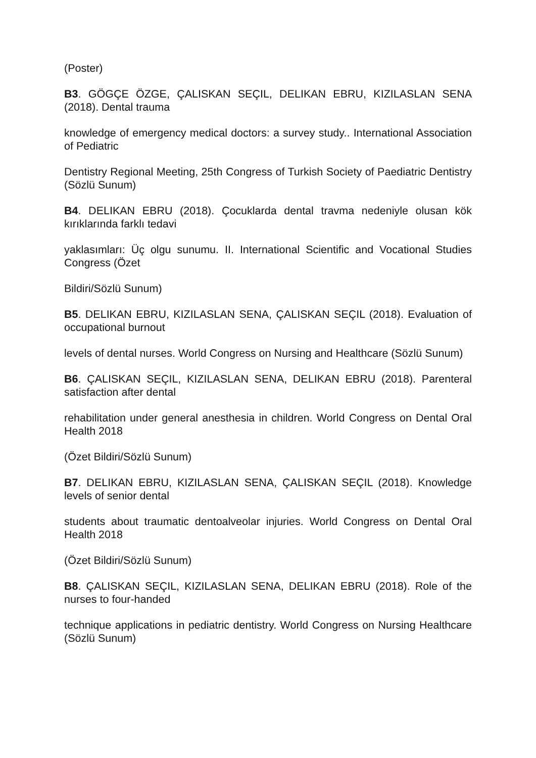(Poster)
B3. GÖGÇE ÖZGE, ÇALISKAN SEÇIL, DELIKAN EBRU, KIZILASLAN SENA (2018). Dental trauma
knowledge of emergency medical doctors: a survey study.. International Association of Pediatric
Dentistry Regional Meeting, 25th Congress of Turkish Society of Paediatric Dentistry (Sözlü Sunum)
B4. DELIKAN EBRU (2018). Çocuklarda dental travma nedeniyle olusan kök kırıklarında farklı tedavi
yaklasımları: Üç olgu sunumu. II. International Scientific and Vocational Studies Congress (Özet
Bildiri/Sözlü Sunum)
B5. DELIKAN EBRU, KIZILASLAN SENA, ÇALISKAN SEÇIL (2018). Evaluation of occupational burnout
levels of dental nurses. World Congress on Nursing and Healthcare (Sözlü Sunum)
B6. ÇALISKAN SEÇIL, KIZILASLAN SENA, DELIKAN EBRU (2018). Parenteral satisfaction after dental
rehabilitation under general anesthesia in children. World Congress on Dental Oral Health 2018
(Özet Bildiri/Sözlü Sunum)
B7. DELIKAN EBRU, KIZILASLAN SENA, ÇALISKAN SEÇIL (2018). Knowledge levels of senior dental
students about traumatic dentoalveolar injuries. World Congress on Dental Oral Health 2018
(Özet Bildiri/Sözlü Sunum)
B8. ÇALISKAN SEÇIL, KIZILASLAN SENA, DELIKAN EBRU (2018). Role of the nurses to four-handed
technique applications in pediatric dentistry. World Congress on Nursing Healthcare (Sözlü Sunum)